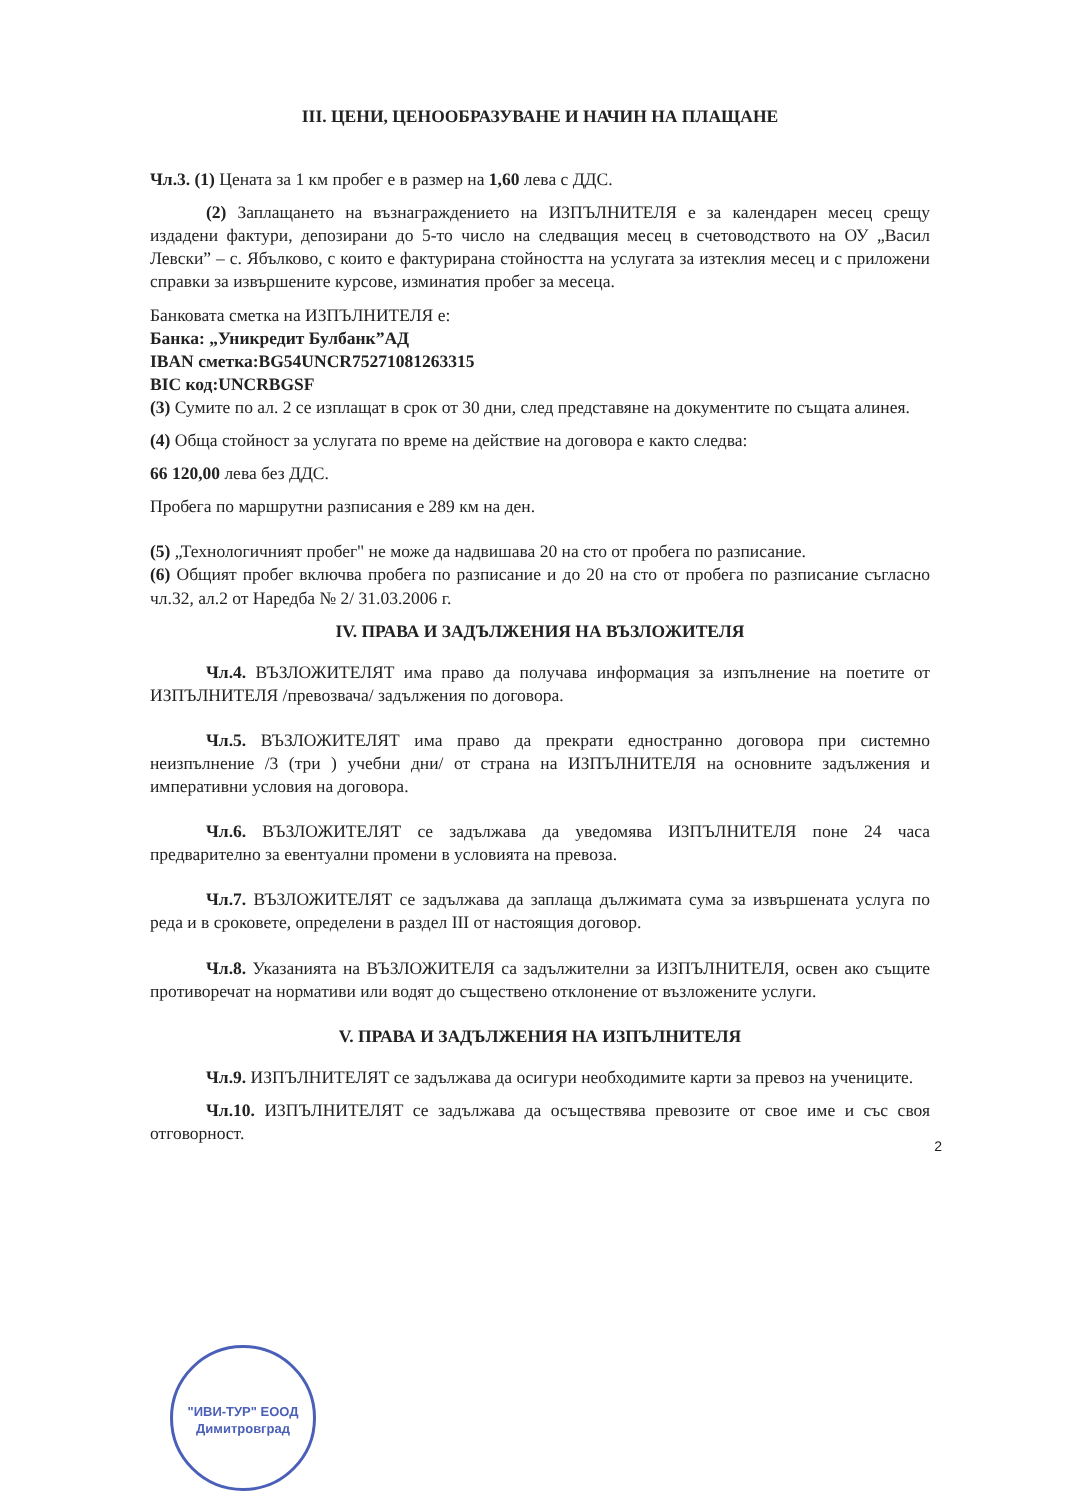III. ЦЕНИ, ЦЕНООБРАЗУВАНЕ И НАЧИН НА ПЛАЩАНЕ
Чл.3. (1) Цената за 1 км пробег е в размер на 1,60 лева с ДДС.
(2) Заплащането на възнаграждението на ИЗПЪЛНИТЕЛЯ е за календарен месец срещу издадени фактури, депозирани до 5-то число на следващия месец в счетоводството на ОУ „Васил Левски” – с. Ябълково, с които е фактурирана стойността на услугата за изтеклия месец и с приложени справки за извършените курсове, изминатия пробег за месеца.
Банковата сметка на ИЗПЪЛНИТЕЛЯ е:
Банка: „Уникредит Булбанк”АД
IBAN сметка:BG54UNCR75271081263315
BIC код:UNCRBGSF
(3) Сумите по ал. 2 се изплащат в срок от 30 дни, след представяне на документите по същата алинея.
(4) Обща стойност за услугата по време на действие на договора е както следва:
66 120,00 лева без ДДС.
Пробега по маршрутни разписания е 289 км на ден.
(5) „Технологичният пробег" не може да надвишава 20 на сто от пробега по разписание.
(6) Общият пробег включва пробега по разписание и до 20 на сто от пробега по разписание съгласно чл.32, ал.2 от Наредба № 2/ 31.03.2006 г.
IV. ПРАВА И ЗАДЪЛЖЕНИЯ НА ВЪЗЛОЖИТЕЛЯ
Чл.4. ВЪЗЛОЖИТЕЛЯТ има право да получава информация за изпълнение на поетите от ИЗПЪЛНИТЕЛЯ /превозвача/ задължения по договора.
Чл.5. ВЪЗЛОЖИТЕЛЯТ има право да прекрати едностранно договора при системно неизпълнение /3 (три ) учебни дни/ от страна на ИЗПЪЛНИТЕЛЯ на основните задължения и императивни условия на договора.
Чл.6. ВЪЗЛОЖИТЕЛЯТ се задължава да уведомява ИЗПЪЛНИТЕЛЯ поне 24 часа предварително за евентуални промени в условията на превоза.
Чл.7. ВЪЗЛОЖИТЕЛЯТ се задължава да заплаща дължимата сума за извършената услуга по реда и в сроковете, определени в раздел III от настоящия договор.
Чл.8. Указанията на ВЪЗЛОЖИТЕЛЯ са задължителни за ИЗПЪЛНИТЕЛЯ, освен ако същите противоречат на нормативи или водят до съществено отклонение от възложените услуги.
V. ПРАВА И ЗАДЪЛЖЕНИЯ НА ИЗПЪЛНИТЕЛЯ
Чл.9. ИЗПЪЛНИТЕЛЯТ се задължава да осигури необходимите карти за превоз на учениците.
Чл.10. ИЗПЪЛНИТЕЛЯТ се задължава да осъществява превозите от свое име и със своя отговорност.
2
"ИВИ-ТУР" ЕООД
Димитровград